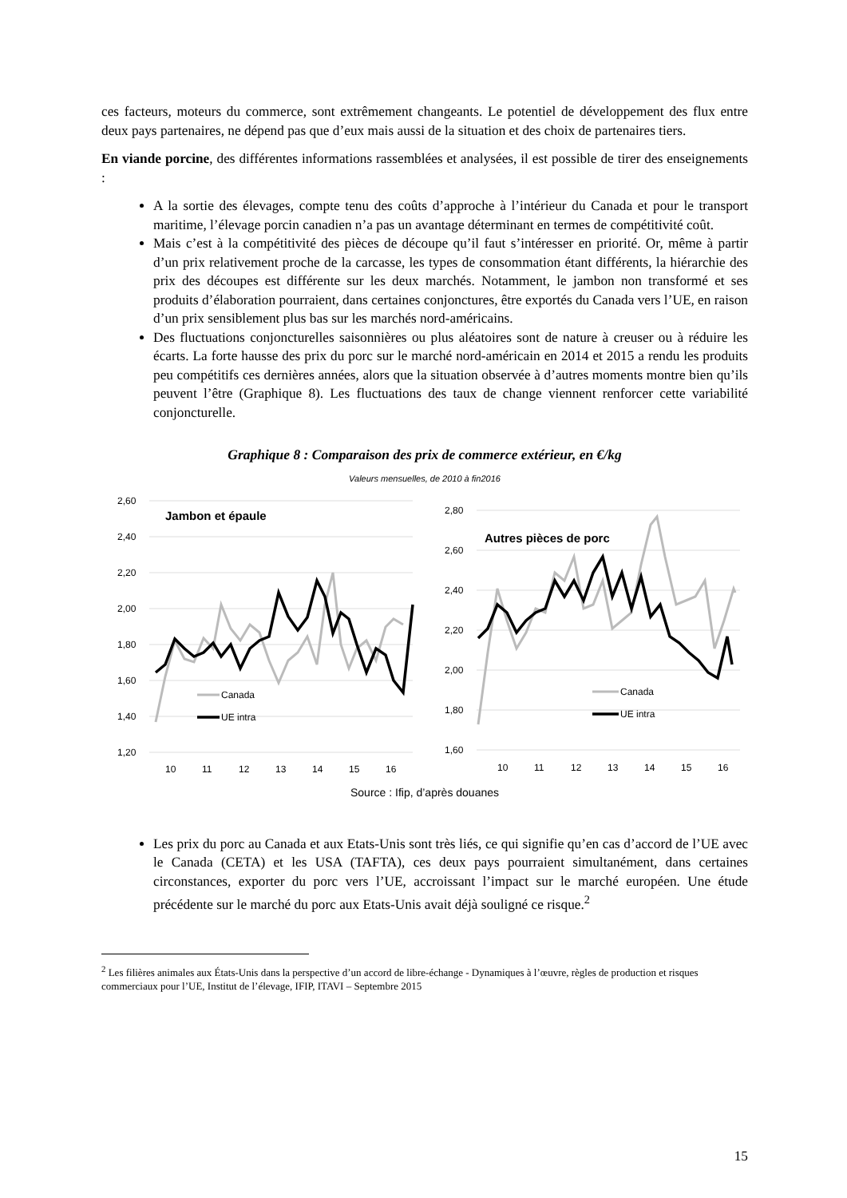ces facteurs, moteurs du commerce, sont extrêmement changeants. Le potentiel de développement des flux entre deux pays partenaires, ne dépend pas que d’eux mais aussi de la situation et des choix de partenaires tiers.
En viande porcine, des différentes informations rassemblées et analysées, il est possible de tirer des enseignements :
A la sortie des élevages, compte tenu des coûts d’approche à l’intérieur du Canada et pour le transport maritime, l’élevage porcin canadien n’a pas un avantage déterminant en termes de compétitivité coût.
Mais c’est à la compétitivité des pièces de découpe qu’il faut s’intéresser en priorité. Or, même à partir d’un prix relativement proche de la carcasse, les types de consommation étant différents, la hiérarchie des prix des découpes est différente sur les deux marchés. Notamment, le jambon non transformé et ses produits d’élaboration pourraient, dans certaines conjonctures, être exportés du Canada vers l’UE, en raison d’un prix sensiblement plus bas sur les marchés nord-américains.
Des fluctuations conjoncturelles saisonnières ou plus aléatoires sont de nature à creuser ou à réduire les écarts. La forte hausse des prix du porc sur le marché nord-américain en 2014 et 2015 a rendu les produits peu compétitifs ces dernières années, alors que la situation observée à d’autres moments montre bien qu’ils peuvent l’être (Graphique 8). Les fluctuations des taux de change viennent renforcer cette variabilité conjoncturelle.
Graphique 8 : Comparaison des prix de commerce extérieur, en €/kg
Valeurs mensuelles, de 2010 à fin2016
2,60
2,40
2,20
2,00
1,80
1,60
1,40
1,20
10
11
12
13
14
15
16
Jambon et épaule
Canada
UE intra
2,80
2,60
2,40
2,20
2,00
1,80
1,60
10
11
12
13
14
15
16
Autres pièces de porc
Canada
UE intra
Source : Ifip, d’après douanes
Les prix du porc au Canada et aux Etats-Unis sont très liés, ce qui signifie qu’en cas d’accord de l’UE avec le Canada (CETA) et les USA (TAFTA), ces deux pays pourraient simultanément, dans certaines circonstances, exporter du porc vers l’UE, accroissant l’impact sur le marché européen. Une étude précédente sur le marché du porc aux Etats-Unis avait déjà souligné ce risque.<sup>2</sup>
<sup>2</sup> Les filières animales aux États-Unis dans la perspective d’un accord de libre-échange - Dynamiques à l’œuvre, règles de production et risques commerciaux pour l’UE, Institut de l’élevage, IFIP, ITAVI – Septembre 2015
15